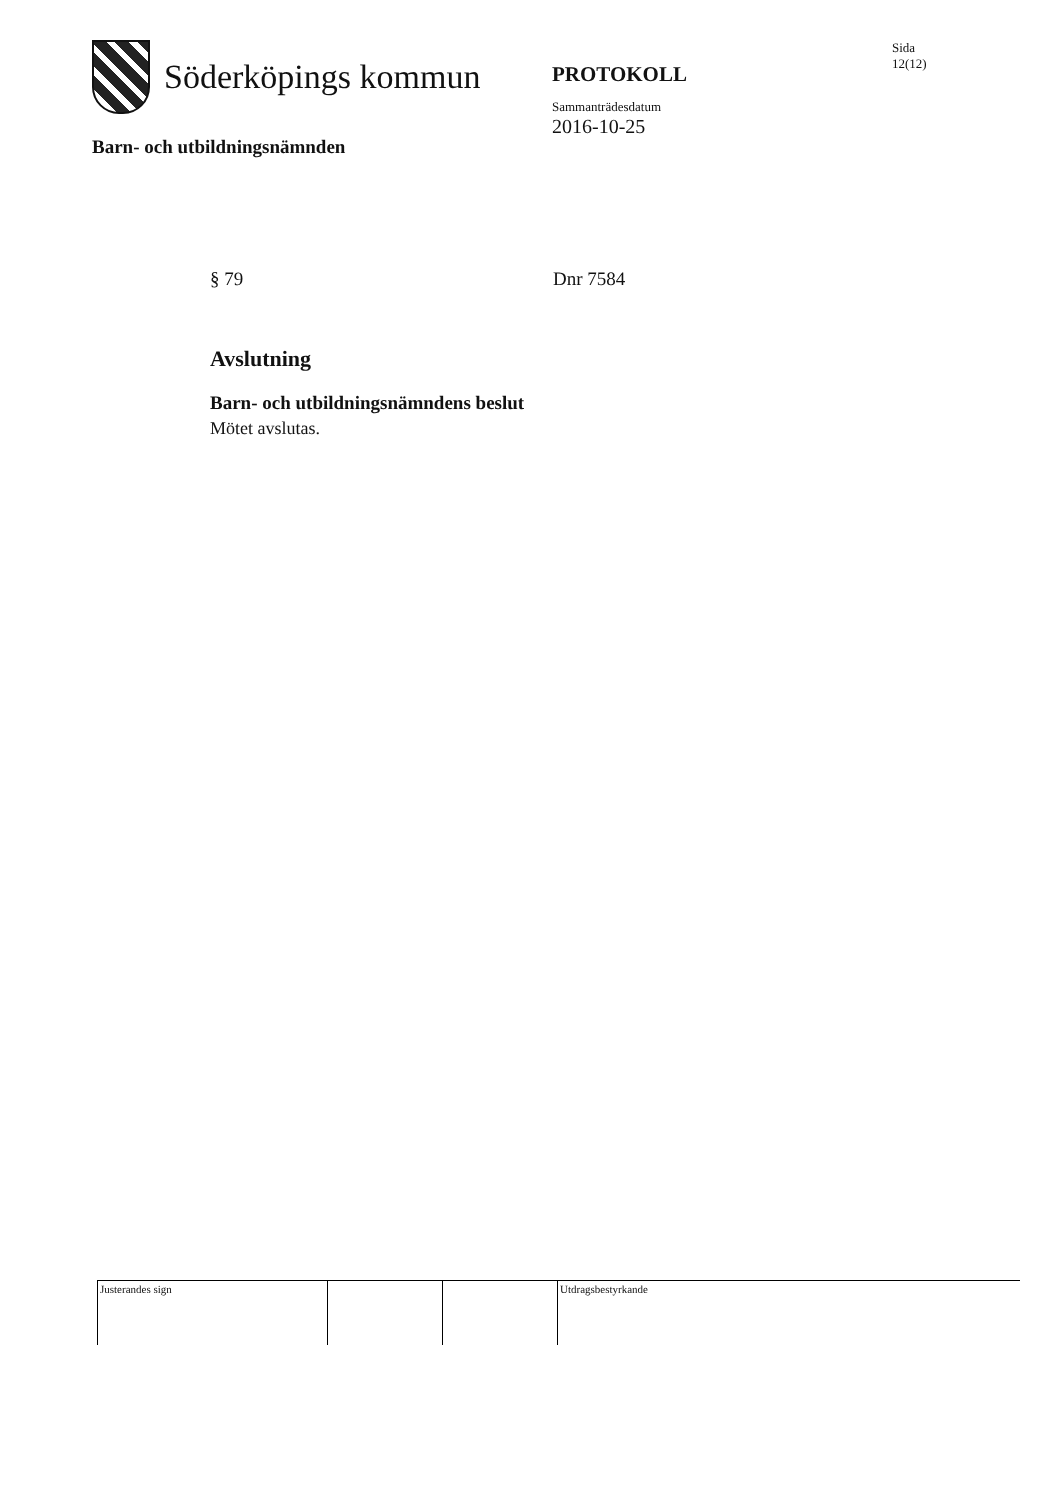Söderköpings kommun
Barn- och utbildningsnämnden
PROTOKOLL
Sammanträdesdatum
2016-10-25
Sida
12(12)
§ 79 Dnr 7584
Avslutning
Barn- och utbildningsnämndens beslut
Mötet avslutas.
Justerandes sign Utdragsbestyrkande